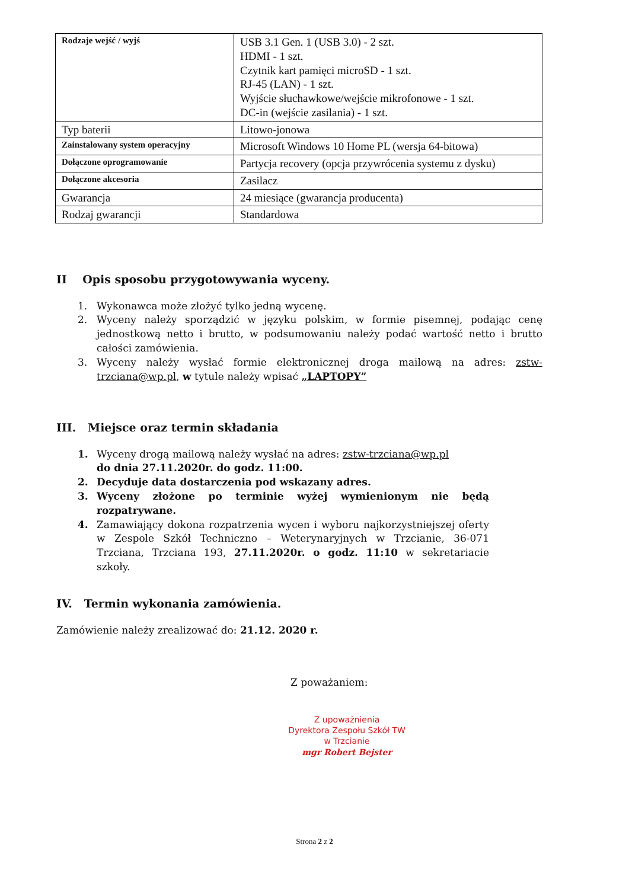| Rodzaje wejść / wyjś | USB 3.1 Gen. 1 (USB 3.0) - 2 szt. HDMI - 1 szt. Czytnik kart pamięci microSD - 1 szt. RJ-45 (LAN) - 1 szt. Wyjście słuchawkowe/wejście mikrofonowe - 1 szt. DC-in (wejście zasilania) - 1 szt. |
| Typ baterii | Litowo-jonowa |
| Zainstalowany system operacyjny | Microsoft Windows 10 Home PL (wersja 64-bitowa) |
| Dołączone oprogramowanie | Partycja recovery (opcja przywrócenia systemu z dysku) |
| Dołączone akcesoria | Zasilacz |
| Gwarancja | 24 miesiące (gwarancja producenta) |
| Rodzaj gwarancji | Standardowa |
II Opis sposobu przygotowywania wyceny.
1. Wykonawca może złożyć tylko jedną wycenę.
2. Wyceny należy sporządzić w języku polskim, w formie pisemnej, podając cenę jednostkową netto i brutto, w podsumowaniu należy podać wartość netto i brutto całości zamówienia.
3. Wyceny należy wysłać formie elektronicznej droga mailową na adres: zstw-trzciana@wp.pl, w tytule należy wpisać „LAPTOPY”
III. Miejsce oraz termin składania
1. Wyceny drogą mailową należy wysłać na adres: zstw-trzciana@wp.pl
do dnia 27.11.2020r. do godz. 11:00.
2. Decyduje data dostarczenia pod wskazany adres.
3. Wyceny złożone po terminie wyżej wymienionym nie będą rozpatrywane.
4. Zamawiający dokona rozpatrzenia wycen i wyboru najkorzystniejszej oferty w Zespole Szkół Techniczno – Weterynaryjnych w Trzcianie, 36-071 Trzciana, Trzciana 193, 27.11.2020r. o godz. 11:10 w sekretariacie szkoły.
IV. Termin wykonania zamówienia.
Zamówienie należy zrealizować do: 21.12. 2020 r.
Z poważaniem:
Z upoważnienia
Dyrektora Zespołu Szkół TW
w Trzcianie
mgr Robert Bejster
Strona 2 z 2